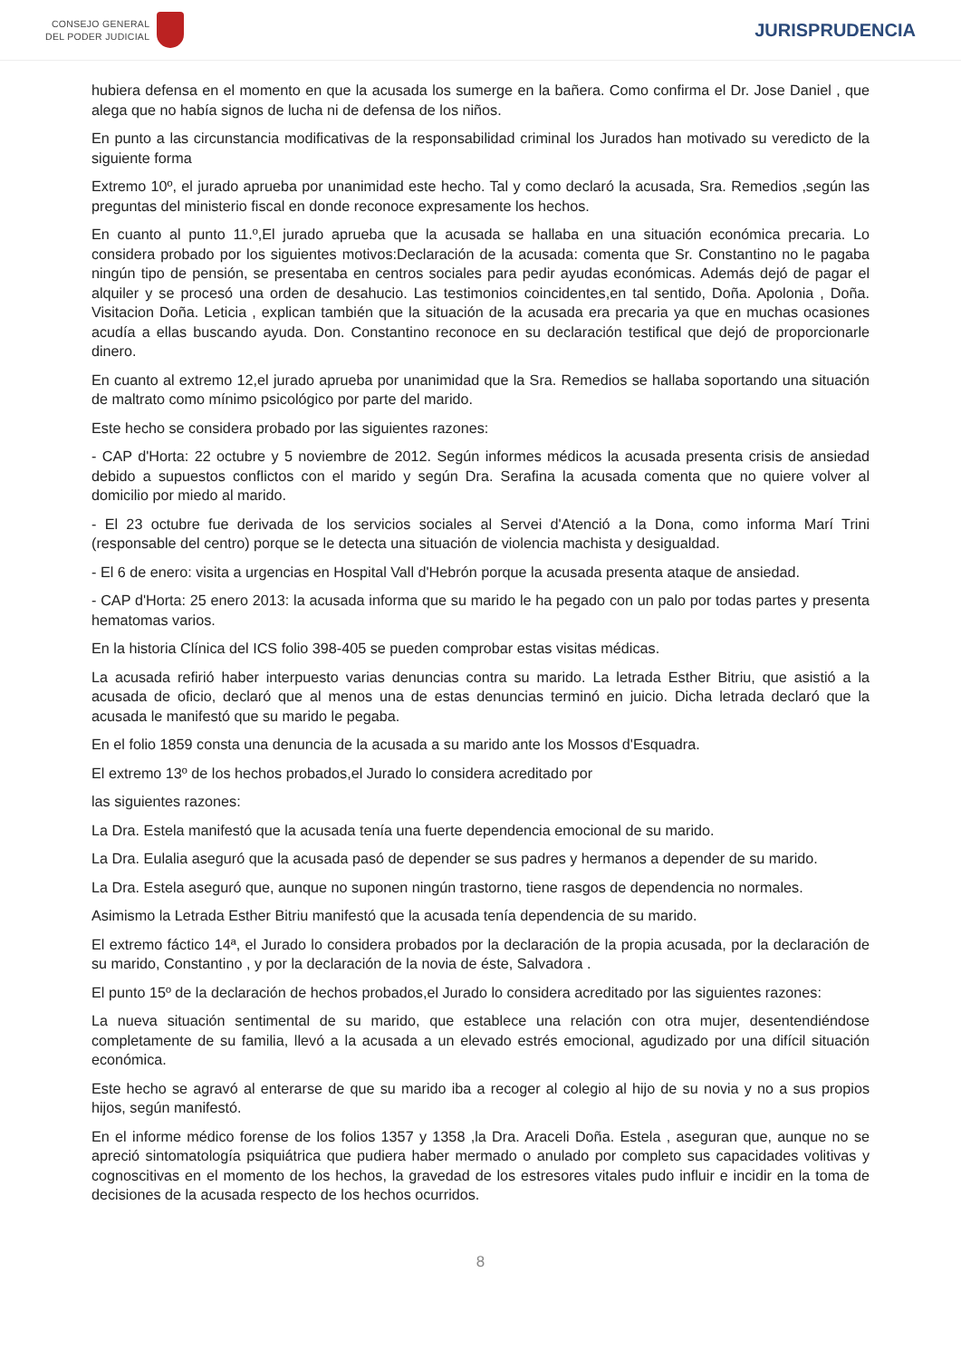CONSEJO GENERAL
DEL PODER JUDICIAL
JURISPRUDENCIA
hubiera defensa en el momento en que la acusada los sumerge en la bañera. Como confirma el Dr. Jose Daniel , que alega que no había signos de lucha ni de defensa de los niños.
En punto a las circunstancia modificativas de la responsabilidad criminal los Jurados han motivado su veredicto de la siguiente forma
Extremo 10º, el jurado aprueba por unanimidad este hecho. Tal y como declaró la acusada, Sra. Remedios ,según las preguntas del ministerio fiscal en donde reconoce expresamente los hechos.
En cuanto al punto 11.º,El jurado aprueba que la acusada se hallaba en una situación económica precaria. Lo considera probado por los siguientes motivos:Declaración de la acusada: comenta que Sr. Constantino no le pagaba ningún tipo de pensión, se presentaba en centros sociales para pedir ayudas económicas. Además dejó de pagar el alquiler y se procesó una orden de desahucio. Las testimonios coincidentes,en tal sentido, Doña. Apolonia , Doña. Visitacion Doña. Leticia , explican también que la situación de la acusada era precaria ya que en muchas ocasiones acudía a ellas buscando ayuda. Don. Constantino reconoce en su declaración testifical que dejó de proporcionarle dinero.
En cuanto al extremo 12,el jurado aprueba por unanimidad que la Sra. Remedios se hallaba soportando una situación de maltrato como mínimo psicológico por parte del marido.
Este hecho se considera probado por las siguientes razones:
- CAP d'Horta: 22 octubre y 5 noviembre de 2012. Según informes médicos la acusada presenta crisis de ansiedad debido a supuestos conflictos con el marido y según Dra. Serafina la acusada comenta que no quiere volver al domicilio por miedo al marido.
- El 23 octubre fue derivada de los servicios sociales al Servei d'Atenció a la Dona, como informa Marí Trini (responsable del centro) porque se le detecta una situación de violencia machista y desigualdad.
- El 6 de enero: visita a urgencias en Hospital Vall d'Hebrón porque la acusada presenta ataque de ansiedad.
- CAP d'Horta: 25 enero 2013: la acusada informa que su marido le ha pegado con un palo por todas partes y presenta hematomas varios.
En la historia Clínica del ICS folio 398-405 se pueden comprobar estas visitas médicas.
La acusada refirió haber interpuesto varias denuncias contra su marido. La letrada Esther Bitriu, que asistió a la acusada de oficio, declaró que al menos una de estas denuncias terminó en juicio. Dicha letrada declaró que la acusada le manifestó que su marido le pegaba.
En el folio 1859 consta una denuncia de la acusada a su marido ante los Mossos d'Esquadra.
El extremo 13º de los hechos probados,el Jurado lo considera acreditado por
las siguientes razones:
La Dra. Estela manifestó que la acusada tenía una fuerte dependencia emocional de su marido.
La Dra. Eulalia aseguró que la acusada pasó de depender se sus padres y hermanos a depender de su marido.
La Dra. Estela aseguró que, aunque no suponen ningún trastorno, tiene rasgos de dependencia no normales.
Asimismo la Letrada Esther Bitriu manifestó que la acusada tenía dependencia de su marido.
El extremo fáctico 14ª, el Jurado lo considera probados por la declaración de la propia acusada, por la declaración de su marido, Constantino , y por la declaración de la novia de éste, Salvadora .
El punto 15º de la declaración de hechos probados,el Jurado lo considera acreditado por las siguientes razones:
La nueva situación sentimental de su marido, que establece una relación con otra mujer, desentendiéndose completamente de su familia, llevó a la acusada a un elevado estrés emocional, agudizado por una difícil situación económica.
Este hecho se agravó al enterarse de que su marido iba a recoger al colegio al hijo de su novia y no a sus propios hijos, según manifestó.
En el informe médico forense de los folios 1357 y 1358 ,la Dra. Araceli Doña. Estela , aseguran que, aunque no se apreció sintomatología psiquiátrica que pudiera haber mermado o anulado por completo sus capacidades volitivas y cognoscitivas en el momento de los hechos, la gravedad de los estresores vitales pudo influir e incidir en la toma de decisiones de la acusada respecto de los hechos ocurridos.
8